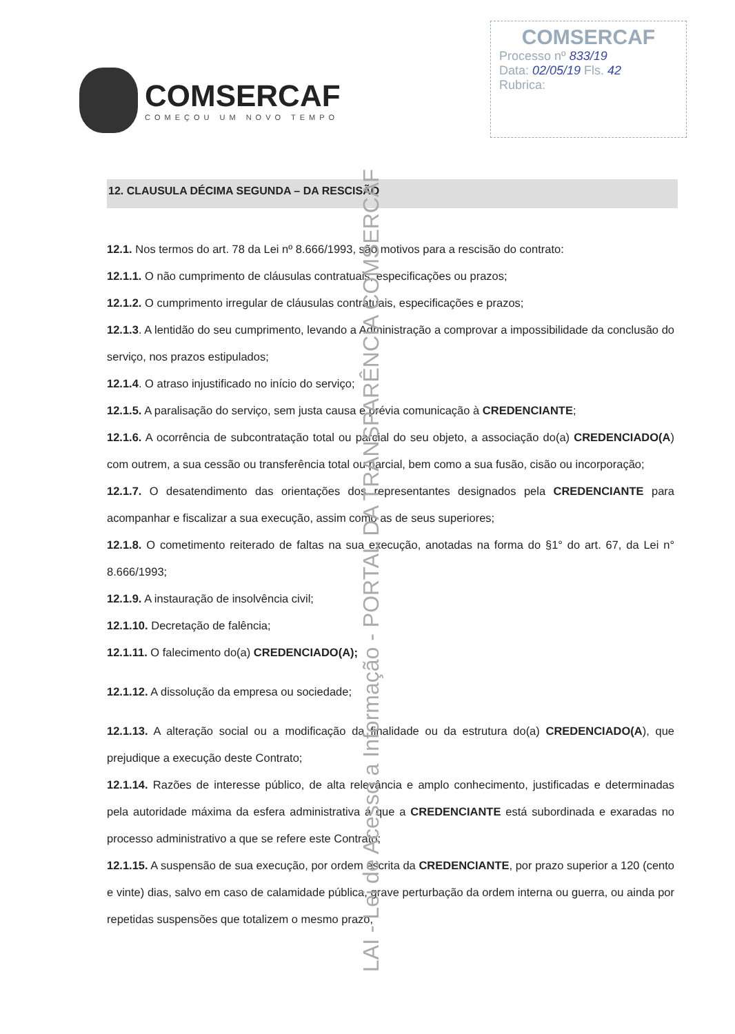COMSERCAF
COMEÇOU UM NOVO TEMPO
COMSERCAF
Processo nº 833/19
Data: 02/05/19 Fls. 42
Rubrica:
12. CLAUSULA DÉCIMA SEGUNDA – DA RESCISÃO
12.1. Nos termos do art. 78 da Lei nº 8.666/1993, são motivos para a rescisão do contrato:
12.1.1. O não cumprimento de cláusulas contratuais, especificações ou prazos;
12.1.2. O cumprimento irregular de cláusulas contratuais, especificações e prazos;
12.1.3. A lentidão do seu cumprimento, levando a Administração a comprovar a impossibilidade da conclusão do serviço, nos prazos estipulados;
12.1.4. O atraso injustificado no início do serviço;
12.1.5. A paralisação do serviço, sem justa causa e prévia comunicação à CREDENCIANTE;
12.1.6. A ocorrência de subcontratação total ou parcial do seu objeto, a associação do(a) CREDENCIADO(A) com outrem, a sua cessão ou transferência total ou parcial, bem como a sua fusão, cisão ou incorporação;
12.1.7. O desatendimento das orientações dos representantes designados pela CREDENCIANTE para acompanhar e fiscalizar a sua execução, assim como as de seus superiores;
12.1.8. O cometimento reiterado de faltas na sua execução, anotadas na forma do §1° do art. 67, da Lei n° 8.666/1993;
12.1.9. A instauração de insolvência civil;
12.1.10. Decretação de falência;
12.1.11. O falecimento do(a) CREDENCIADO(A);
12.1.12. A dissolução da empresa ou sociedade;
12.1.13. A alteração social ou a modificação da finalidade ou da estrutura do(a) CREDENCIADO(A), que prejudique a execução deste Contrato;
12.1.14. Razões de interesse público, de alta relevância e amplo conhecimento, justificadas e determinadas pela autoridade máxima da esfera administrativa a que a CREDENCIANTE está subordinada e exaradas no processo administrativo a que se refere este Contrato;
12.1.15. A suspensão de sua execução, por ordem escrita da CREDENCIANTE, por prazo superior a 120 (cento e vinte) dias, salvo em caso de calamidade pública, grave perturbação da ordem interna ou guerra, ou ainda por repetidas suspensões que totalizem o mesmo prazo,
LAI - Lei de Acesso a Informação - PORTAL DA TRANSPARÊNCIA COMSERCAF